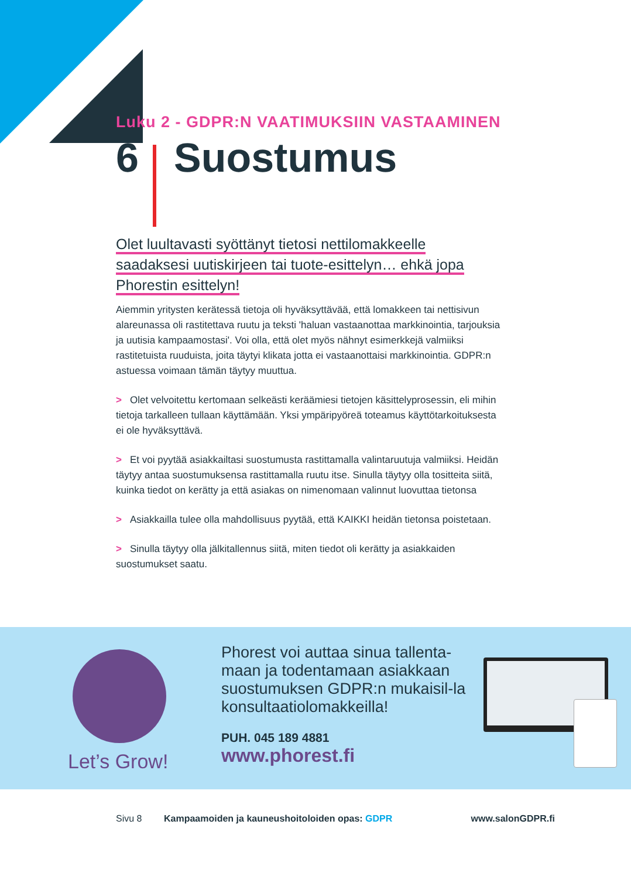Luku 2 - GDPR:N VAATIMUKSIIN VASTAAMINEN
6 Suostumus
Olet luultavasti syöttänyt tietosi nettilomakkeelle
saadaksesi uutiskirjeen tai tuote-esittelyn… ehkä jopa
Phorestin esittelyn!
Aiemmin yritysten kerätessä tietoja oli hyväksyttävää, että lomakkeen tai nettisivun alareunassa oli rastitettava ruutu ja teksti 'haluan vastaanottaa markkinointia, tarjouksia ja uutisia kampaamostasi'. Voi olla, että olet myös nähnyt esimerkkejä valmiiksi rastitetuista ruuduista, joita täytyi klikata jotta ei vastaanottaisi markkinointia. GDPR:n astuessa voimaan tämän täytyy muuttua.
> Olet velvoitettu kertomaan selkeästi keräämiesi tietojen käsittelyprosessin, eli mihin tietoja tarkalleen tullaan käyttämään. Yksi ympäripyöreä toteamus käyttötarkoituksesta ei ole hyväksyttävä.
> Et voi pyytää asiakkailtasi suostumusta rastittamalla valintaruutuja valmiiksi. Heidän täytyy antaa suostumuksensa rastittamalla ruutu itse. Sinulla täytyy olla tositteita siitä, kuinka tiedot on kerätty ja että asiakas on nimenomaan valinnut luovuttaa tietonsa
> Asiakkailla tulee olla mahdollisuus pyytää, että KAIKKI heidän tietonsa poistetaan.
> Sinulla täytyy olla jälkitallennus siitä, miten tiedot oli kerätty ja asiakkaiden suostumukset saatu.
Let’s Grow!
Phorest voi auttaa sinua tallenta-maan ja todentamaan asiakkaan suostumuksen GDPR:n mukaisil-la konsultaatiolomakkeilla!
PUH. 045 189 4881
www.phorest.fi
Sivu 8 Kampaamoiden ja kauneushoitoloiden opas: GDPR www.salonGDPR.fi